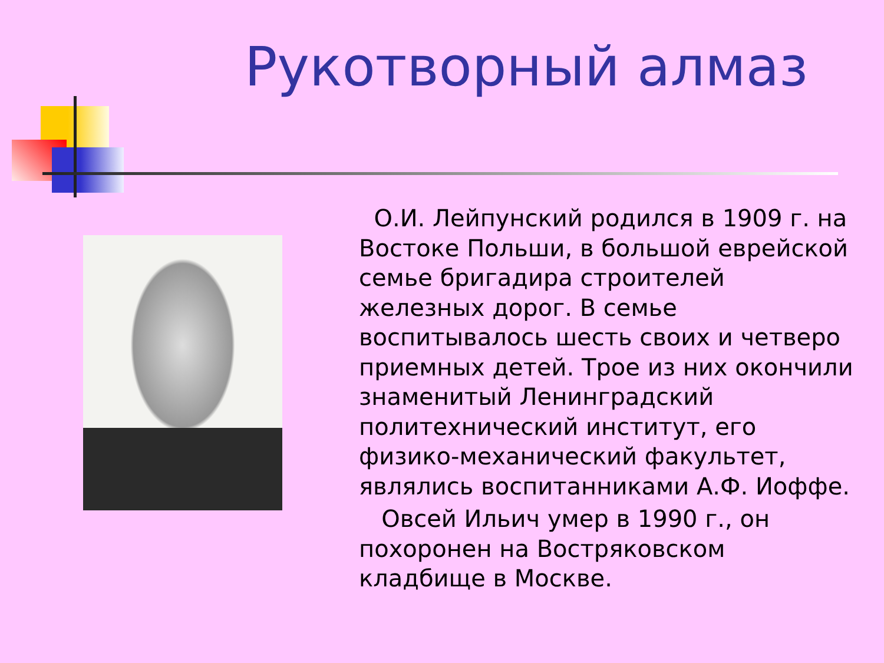Рукотворный алмаз
О.И. Лейпунский родился в 1909 г. на Востоке Польши, в большой еврейской семье бригадира строителей железных дорог. В семье воспитывалось шесть своих и четверо приемных детей. Трое из них окончили знаменитый Ленинградский политехнический институт, его физико-механический факультет, являлись воспитанниками А.Ф. Иоффе.
Овсей Ильич умер в 1990 г., он похоронен на Востряковском кладбище в Москве.